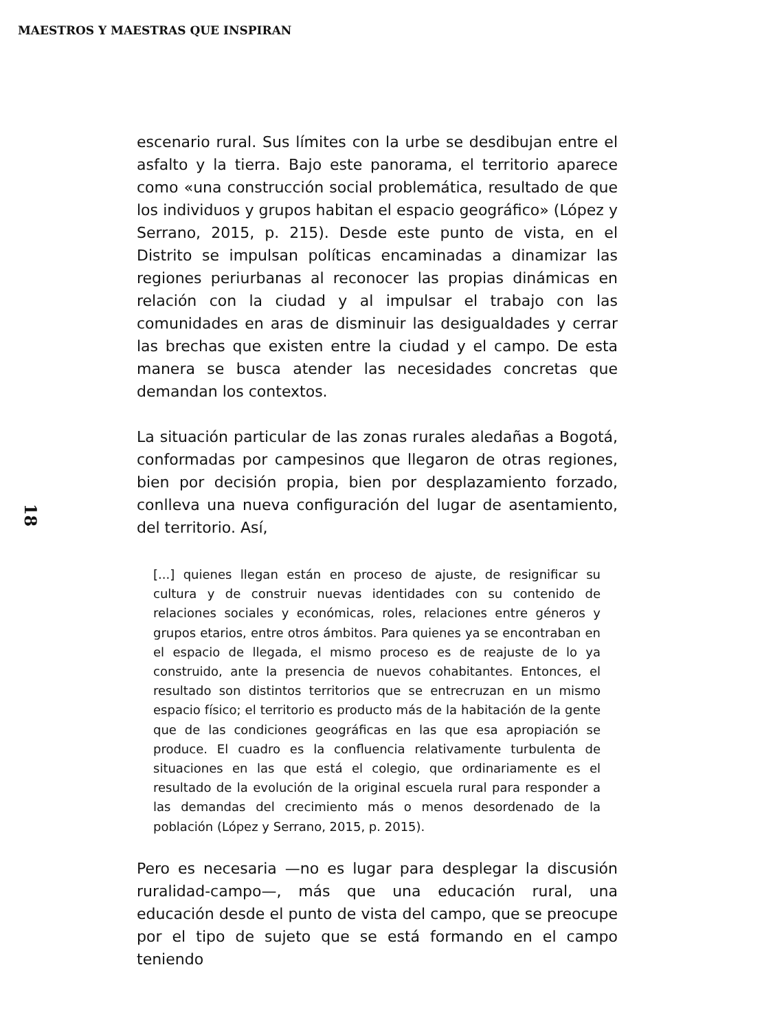MAESTROS Y MAESTRAS QUE INSPIRAN
escenario rural. Sus límites con la urbe se desdibujan entre el asfalto y la tierra. Bajo este panorama, el territorio aparece como «una construcción social problemática, resultado de que los individuos y grupos habitan el espacio geográfico» (López y Serrano, 2015, p. 215). Desde este punto de vista, en el Distrito se impulsan políticas encaminadas a dinamizar las regiones periurbanas al reconocer las propias dinámicas en relación con la ciudad y al impulsar el trabajo con las comunidades en aras de disminuir las desigualdades y cerrar las brechas que existen entre la ciudad y el campo. De esta manera se busca atender las necesidades concretas que demandan los contextos.
La situación particular de las zonas rurales aledañas a Bogotá, conformadas por campesinos que llegaron de otras regiones, bien por decisión propia, bien por desplazamiento forzado, conlleva una nueva configuración del lugar de asentamiento, del territorio. Así,
[...] quienes llegan están en proceso de ajuste, de resignificar su cultura y de construir nuevas identidades con su contenido de relaciones sociales y económicas, roles, relaciones entre géneros y grupos etarios, entre otros ámbitos. Para quienes ya se encontraban en el espacio de llegada, el mismo proceso es de reajuste de lo ya construido, ante la presencia de nuevos cohabitantes. Entonces, el resultado son distintos territorios que se entrecruzan en un mismo espacio físico; el territorio es producto más de la habitación de la gente que de las condiciones geográficas en las que esa apropiación se produce. El cuadro es la confluencia relativamente turbulenta de situaciones en las que está el colegio, que ordinariamente es el resultado de la evolución de la original escuela rural para responder a las demandas del crecimiento más o menos desordenado de la población (López y Serrano, 2015, p. 2015).
Pero es necesaria —no es lugar para desplegar la discusión ruralidad-campo—, más que una educación rural, una educación desde el punto de vista del campo, que se preocupe por el tipo de sujeto que se está formando en el campo teniendo
18